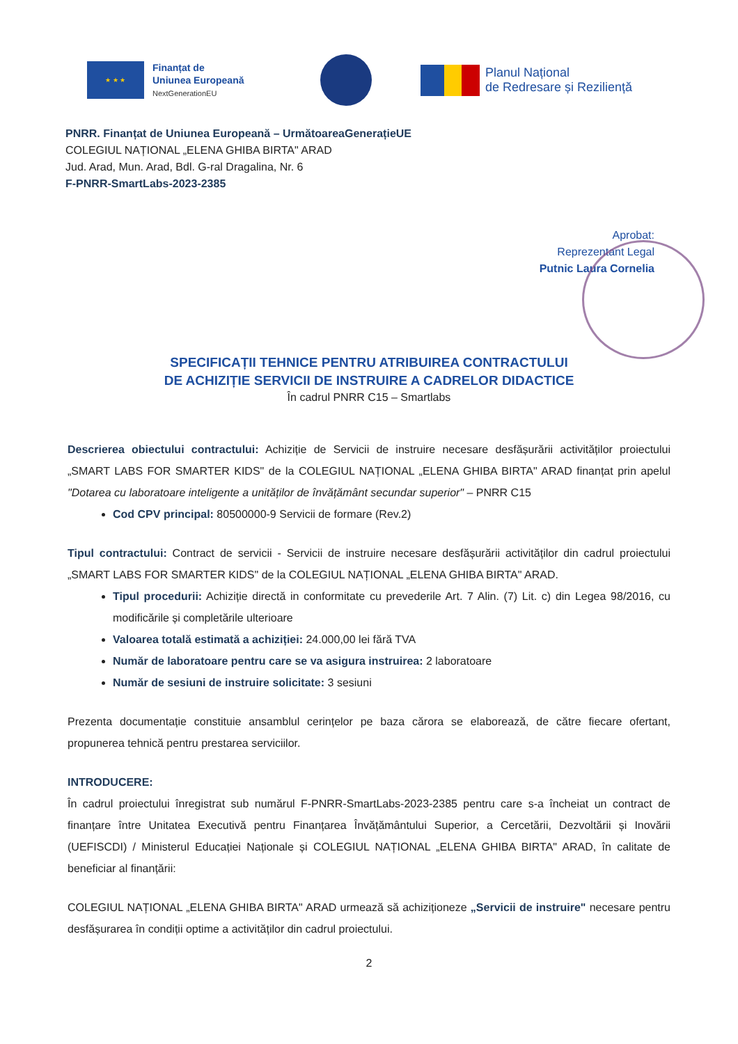★ ★ ★
Finanțat de
Uniunea Europeană
NextGenerationEU
Planul Național
de Redresare și Reziliență
PNRR. Finanțat de Uniunea Europeană – UrmătoareaGenerațieUE
COLEGIUL NAȚIONAL „ELENA GHIBA BIRTA" ARAD
Jud. Arad, Mun. Arad, Bdl. G-ral Dragalina, Nr. 6
F-PNRR-SmartLabs-2023-2385
Aprobat:
Reprezentant Legal
Putnic Laura Cornelia
SPECIFICAȚII TEHNICE PENTRU ATRIBUIREA CONTRACTULUI
DE ACHIZIȚIE SERVICII DE INSTRUIRE A CADRELOR DIDACTICE
În cadrul PNRR C15 – Smartlabs
Descrierea obiectului contractului: Achiziție de Servicii de instruire necesare desfășurării activităților proiectului „SMART LABS FOR SMARTER KIDS" de la COLEGIUL NAȚIONAL „ELENA GHIBA BIRTA" ARAD finanțat prin apelul "Dotarea cu laboratoare inteligente a unităților de învățământ secundar superior" – PNRR C15
Cod CPV principal: 80500000-9 Servicii de formare (Rev.2)
Tipul contractului: Contract de servicii - Servicii de instruire necesare desfășurării activităților din cadrul proiectului „SMART LABS FOR SMARTER KIDS" de la COLEGIUL NAȚIONAL „ELENA GHIBA BIRTA" ARAD.
Tipul procedurii: Achiziție directă in conformitate cu prevederile Art. 7 Alin. (7) Lit. c) din Legea 98/2016, cu modificările și completările ulterioare
Valoarea totală estimată a achiziției: 24.000,00 lei fără TVA
Număr de laboratoare pentru care se va asigura instruirea: 2 laboratoare
Număr de sesiuni de instruire solicitate: 3 sesiuni
Prezenta documentație constituie ansamblul cerințelor pe baza cărora se elaborează, de către fiecare ofertant, propunerea tehnică pentru prestarea serviciilor.
INTRODUCERE:
În cadrul proiectului înregistrat sub numărul F-PNRR-SmartLabs-2023-2385 pentru care s-a încheiat un contract de finanțare între Unitatea Executivă pentru Finanțarea Învățământului Superior, a Cercetării, Dezvoltării și Inovării (UEFISCDI) / Ministerul Educației Naționale și COLEGIUL NAȚIONAL „ELENA GHIBA BIRTA" ARAD, în calitate de beneficiar al finanțării:
COLEGIUL NAȚIONAL „ELENA GHIBA BIRTA" ARAD urmează să achiziționeze „Servicii de instruire" necesare pentru desfășurarea în condiții optime a activităților din cadrul proiectului.
2